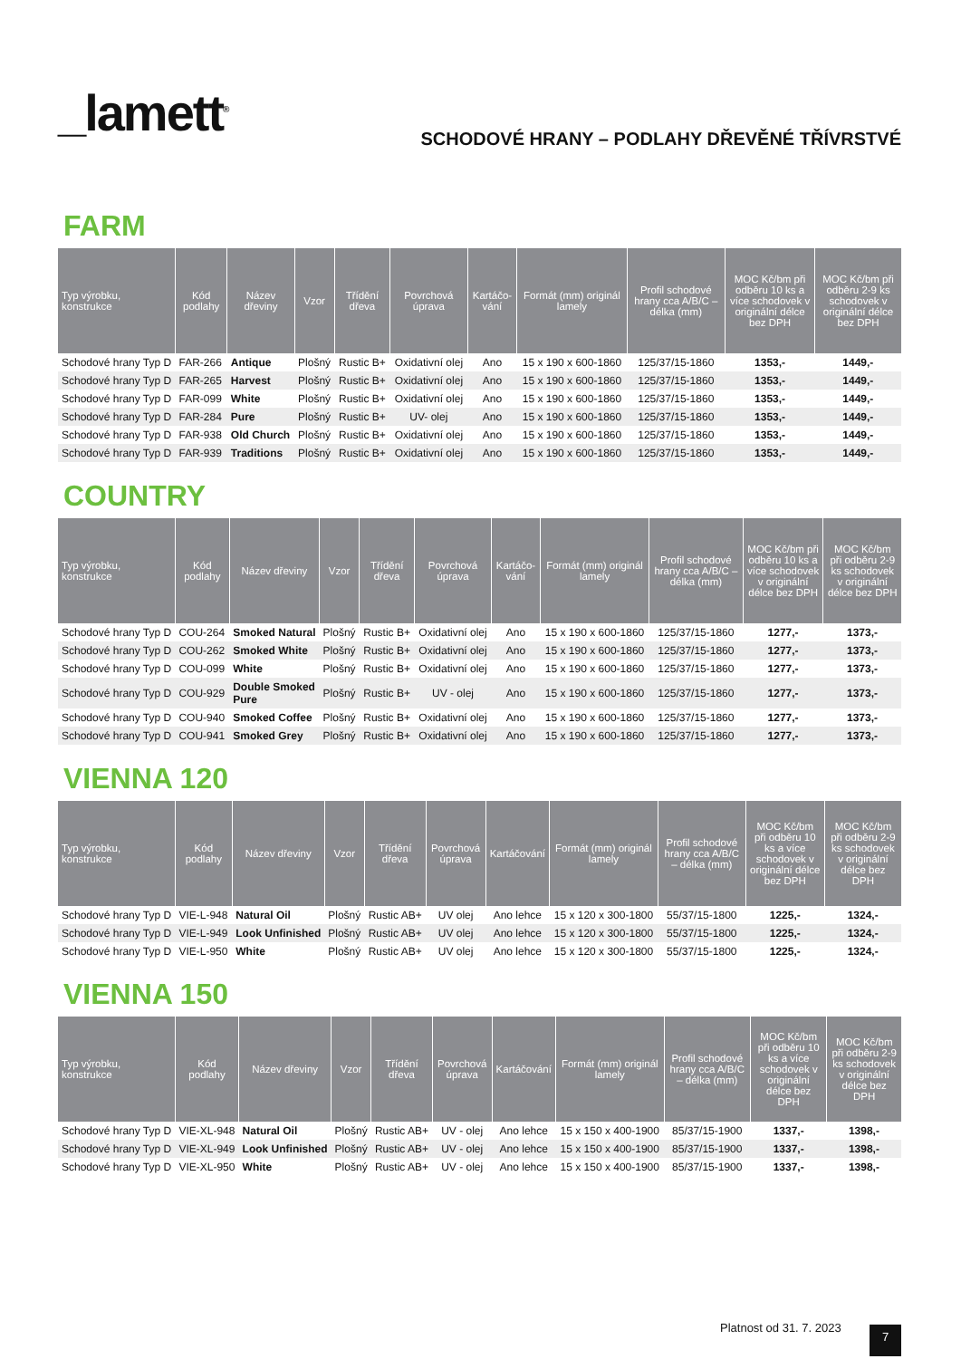_lamett<sup>®</sup>
SCHODOVÉ HRANY – PODLAHY DŘEVĚNÉ TŘÍVRSTVÉ
FARM
| Typ výrobku, konstrukce | Kód podlahy | Název dřeviny | Vzor | Třídění dřeva | Povrchová úprava | Kartáčo-vání | Formát (mm) originál lamely | Profil schodové hrany cca A/B/C – délka (mm) | MOC Kč/bm při odběru 10 ks a více schodovek v originální délce bez DPH | MOC Kč/bm při odběru 2-9 ks schodovek v originální délce bez DPH |
| --- | --- | --- | --- | --- | --- | --- | --- | --- | --- | --- |
| Schodové hrany Typ D | FAR-266 | Antique | Plošný | Rustic B+ | Oxidativní olej | Ano | 15 x 190 x 600-1860 | 125/37/15-1860 | 1353,- | 1449,- |
| Schodové hrany Typ D | FAR-265 | Harvest | Plošný | Rustic B+ | Oxidativní olej | Ano | 15 x 190 x 600-1860 | 125/37/15-1860 | 1353,- | 1449,- |
| Schodové hrany Typ D | FAR-099 | White | Plošný | Rustic B+ | Oxidativní olej | Ano | 15 x 190 x 600-1860 | 125/37/15-1860 | 1353,- | 1449,- |
| Schodové hrany Typ D | FAR-284 | Pure | Plošný | Rustic B+ | UV- olej | Ano | 15 x 190 x 600-1860 | 125/37/15-1860 | 1353,- | 1449,- |
| Schodové hrany Typ D | FAR-938 | Old Church | Plošný | Rustic B+ | Oxidativní olej | Ano | 15 x 190 x 600-1860 | 125/37/15-1860 | 1353,- | 1449,- |
| Schodové hrany Typ D | FAR-939 | Traditions | Plošný | Rustic B+ | Oxidativní olej | Ano | 15 x 190 x 600-1860 | 125/37/15-1860 | 1353,- | 1449,- |
COUNTRY
| Typ výrobku, konstrukce | Kód podlahy | Název dřeviny | Vzor | Třídění dřeva | Povrchová úprava | Kartáčo-vání | Formát (mm) originál lamely | Profil schodové hrany cca A/B/C – délka (mm) | MOC Kč/bm při odběru 10 ks a více schodovek v originální délce bez DPH | MOC Kč/bm při odběru 2-9 ks schodovek v originální délce bez DPH |
| --- | --- | --- | --- | --- | --- | --- | --- | --- | --- | --- |
| Schodové hrany Typ D | COU-264 | Smoked Natural | Plošný | Rustic B+ | Oxidativní olej | Ano | 15 x 190 x 600-1860 | 125/37/15-1860 | 1277,- | 1373,- |
| Schodové hrany Typ D | COU-262 | Smoked White | Plošný | Rustic B+ | Oxidativní olej | Ano | 15 x 190 x 600-1860 | 125/37/15-1860 | 1277,- | 1373,- |
| Schodové hrany Typ D | COU-099 | White | Plošný | Rustic B+ | Oxidativní olej | Ano | 15 x 190 x 600-1860 | 125/37/15-1860 | 1277,- | 1373,- |
| Schodové hrany Typ D | COU-929 | Double Smoked Pure | Plošný | Rustic B+ | UV - olej | Ano | 15 x 190 x 600-1860 | 125/37/15-1860 | 1277,- | 1373,- |
| Schodové hrany Typ D | COU-940 | Smoked Coffee | Plošný | Rustic B+ | Oxidativní olej | Ano | 15 x 190 x 600-1860 | 125/37/15-1860 | 1277,- | 1373,- |
| Schodové hrany Typ D | COU-941 | Smoked Grey | Plošný | Rustic B+ | Oxidativní olej | Ano | 15 x 190 x 600-1860 | 125/37/15-1860 | 1277,- | 1373,- |
VIENNA 120
| Typ výrobku, konstrukce | Kód podlahy | Název dřeviny | Vzor | Třídění dřeva | Povrchová úprava | Kartáčování | Formát (mm) originál lamely | Profil schodové hrany cca A/B/C – délka (mm) | MOC Kč/bm při odběru 10 ks a více schodovek v originální délce bez DPH | MOC Kč/bm při odběru 2-9 ks schodovek v originální délce bez DPH |
| --- | --- | --- | --- | --- | --- | --- | --- | --- | --- | --- |
| Schodové hrany Typ D | VIE-L-948 | Natural Oil | Plošný | Rustic AB+ | UV olej | Ano lehce | 15 x 120 x 300-1800 | 55/37/15-1800 | 1225,- | 1324,- |
| Schodové hrany Typ D | VIE-L-949 | Look Unfinished | Plošný | Rustic AB+ | UV olej | Ano lehce | 15 x 120 x 300-1800 | 55/37/15-1800 | 1225,- | 1324,- |
| Schodové hrany Typ D | VIE-L-950 | White | Plošný | Rustic AB+ | UV olej | Ano lehce | 15 x 120 x 300-1800 | 55/37/15-1800 | 1225,- | 1324,- |
VIENNA 150
| Typ výrobku, konstrukce | Kód podlahy | Název dřeviny | Vzor | Třídění dřeva | Povrchová úprava | Kartáčování | Formát (mm) originál lamely | Profil schodové hrany cca A/B/C – délka (mm) | MOC Kč/bm při odběru 10 ks a více schodovek v originální délce bez DPH | MOC Kč/bm při odběru 2-9 ks schodovek v originální délce bez DPH |
| --- | --- | --- | --- | --- | --- | --- | --- | --- | --- | --- |
| Schodové hrany Typ D | VIE-XL-948 | Natural Oil | Plošný | Rustic AB+ | UV - olej | Ano lehce | 15 x 150 x 400-1900 | 85/37/15-1900 | 1337,- | 1398,- |
| Schodové hrany Typ D | VIE-XL-949 | Look Unfinished | Plošný | Rustic AB+ | UV - olej | Ano lehce | 15 x 150 x 400-1900 | 85/37/15-1900 | 1337,- | 1398,- |
| Schodové hrany Typ D | VIE-XL-950 | White | Plošný | Rustic AB+ | UV - olej | Ano lehce | 15 x 150 x 400-1900 | 85/37/15-1900 | 1337,- | 1398,- |
Platnost od 31. 7. 2023 7